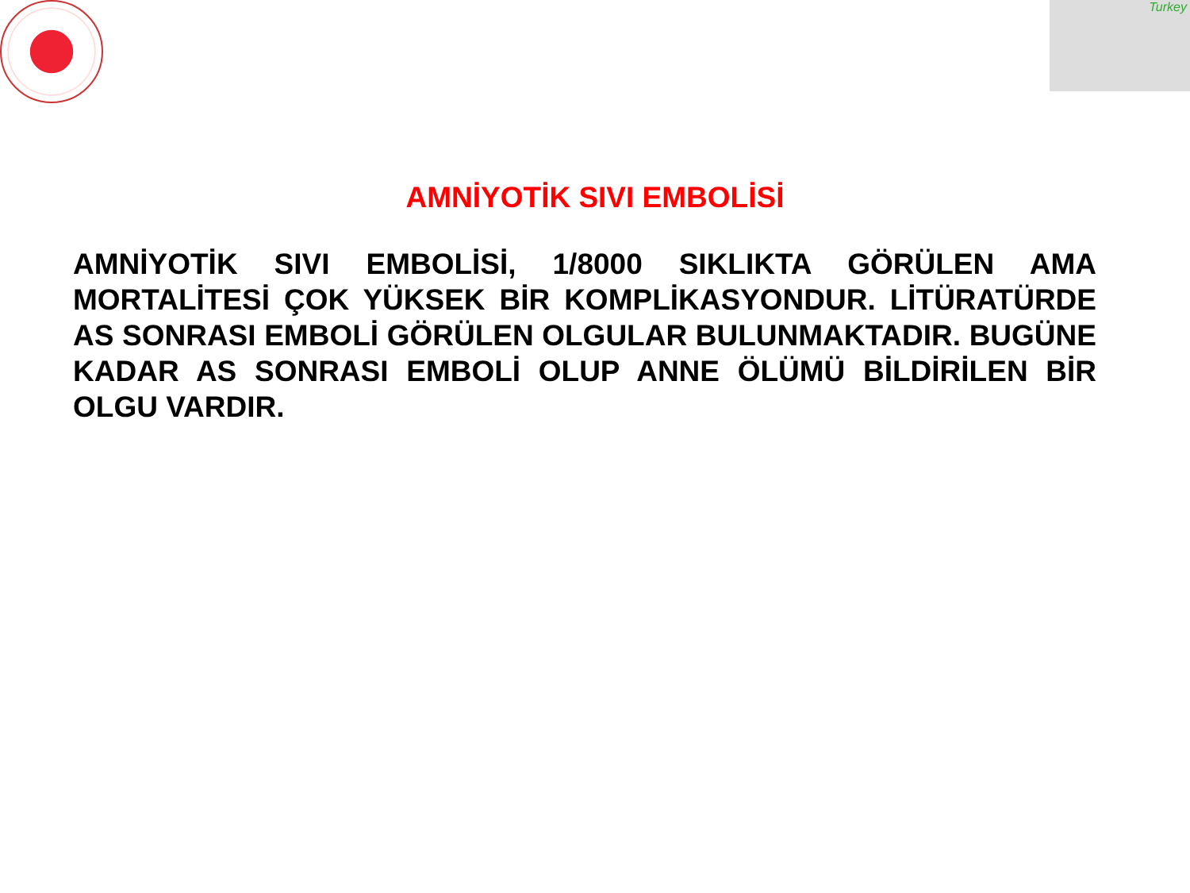Turkey
AMNİYOTİK SIVI EMBOLİSİ
AMNİYOTİK SIVI EMBOLİSİ, 1/8000 SIKLIKTA GÖRÜLEN AMA MORTALİTESİ ÇOK YÜKSEK BİR KOMPLİKASYONDUR. LİTÜRATÜRDE AS SONRASI EMBOLİ GÖRÜLEN OLGULAR BULUNMAKTADIR. BUGÜNE KADAR AS SONRASI EMBOLİ OLUP ANNE ÖLÜMÜ BİLDİRİLEN BİR OLGU VARDIR.